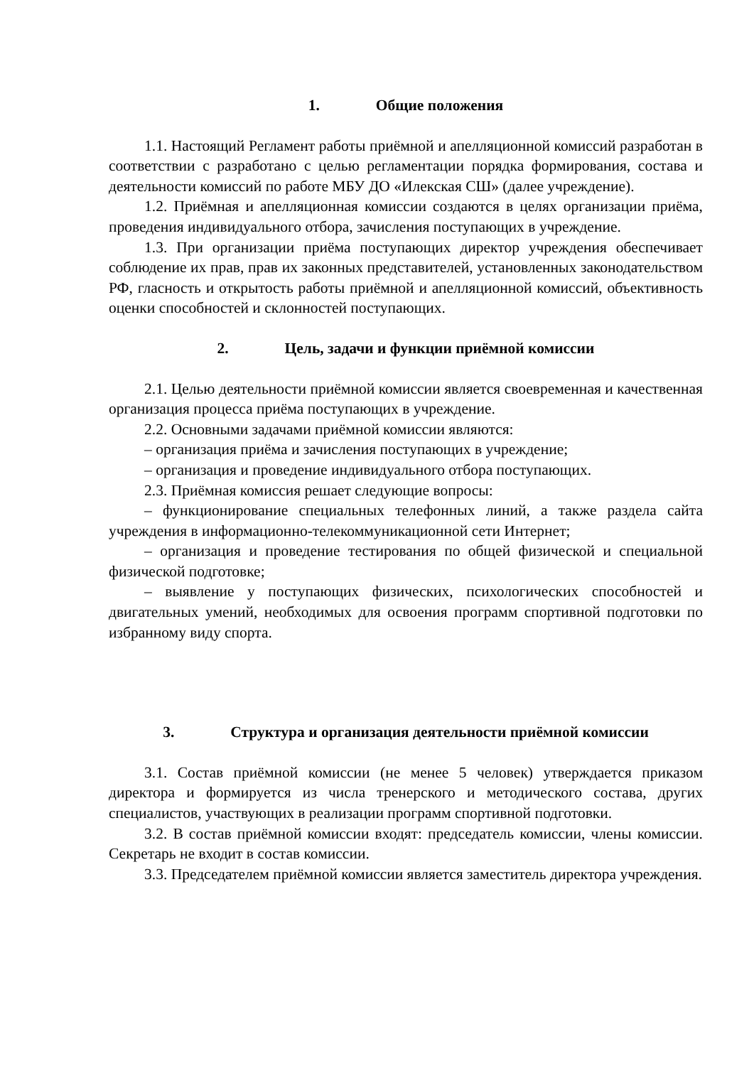1. Общие положения
1.1. Настоящий Регламент работы приёмной и апелляционной комиссий разработан в соответствии с разработано с целью регламентации порядка формирования, состава и деятельности комиссий по работе МБУ ДО «Илекская СШ» (далее учреждение).
1.2. Приёмная и апелляционная комиссии создаются в целях организации приёма, проведения индивидуального отбора, зачисления поступающих в учреждение.
1.3. При организации приёма поступающих директор учреждения обеспечивает соблюдение их прав, прав их законных представителей, установленных законодательством РФ, гласность и открытость работы приёмной и апелляционной комиссий, объективность оценки способностей и склонностей поступающих.
2. Цель, задачи и функции приёмной комиссии
2.1. Целью деятельности приёмной комиссии является своевременная и качественная организация процесса приёма поступающих в учреждение.
2.2. Основными задачами приёмной комиссии являются:
– организация приёма и зачисления поступающих в учреждение;
– организация и проведение индивидуального отбора поступающих.
2.3. Приёмная комиссия решает следующие вопросы:
– функционирование специальных телефонных линий, а также раздела сайта учреждения в информационно-телекоммуникационной сети Интернет;
– организация и проведение тестирования по общей физической и специальной физической подготовке;
– выявление у поступающих физических, психологических способностей и двигательных умений, необходимых для освоения программ спортивной подготовки по избранному виду спорта.
3. Структура и организация деятельности приёмной комиссии
3.1. Состав приёмной комиссии (не менее 5 человек) утверждается приказом директора и формируется из числа тренерского и методического состава, других специалистов, участвующих в реализации программ спортивной подготовки.
3.2. В состав приёмной комиссии входят: председатель комиссии, члены комиссии. Секретарь не входит в состав комиссии.
3.3. Председателем приёмной комиссии является заместитель директора учреждения.